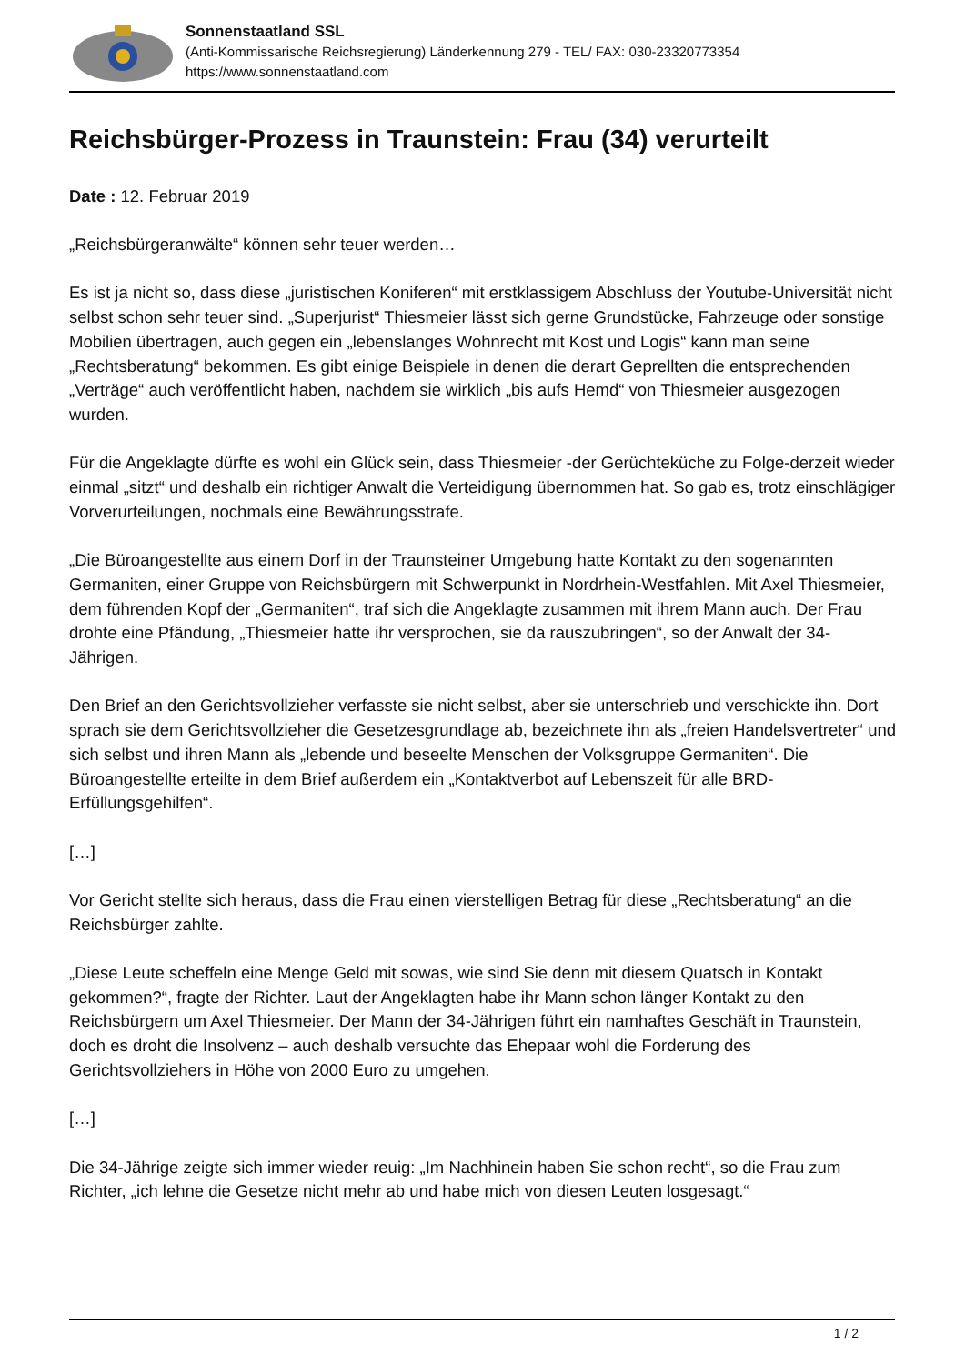Sonnenstaatland SSL
(Anti-Kommissarische Reichsregierung) Länderkennung 279 - TEL/ FAX: 030-23320773354
https://www.sonnenstaatland.com
Reichsbürger-Prozess in Traunstein: Frau (34) verurteilt
Date : 12. Februar 2019
„Reichsbürgeranwälte“ können sehr teuer werden…
Es ist ja nicht so, dass diese „juristischen Koniferen“ mit erstklassigem Abschluss der Youtube-Universität nicht selbst schon sehr teuer sind. „Superjurist“ Thiesmeier lässt sich gerne Grundstücke, Fahrzeuge oder sonstige Mobilien übertragen, auch gegen ein „lebenslanges Wohnrecht mit Kost und Logis“ kann man seine „Rechtsberatung“ bekommen. Es gibt einige Beispiele in denen die derart Geprellten die entsprechenden „Verträge“ auch veröffentlicht haben, nachdem sie wirklich „bis aufs Hemd“ von Thiesmeier ausgezogen wurden.
Für die Angeklagte dürfte es wohl ein Glück sein, dass Thiesmeier -der Gerüchteküche zu Folge-derzeit wieder einmal „sitzt“ und deshalb ein richtiger Anwalt die Verteidigung übernommen hat. So gab es, trotz einschlägiger Vorverurteilungen, nochmals eine Bewährungsstrafe.
„Die Büroangestellte aus einem Dorf in der Traunsteiner Umgebung hatte Kontakt zu den sogenannten Germaniten, einer Gruppe von Reichsbürgern mit Schwerpunkt in Nordrhein-Westfahlen. Mit Axel Thiesmeier, dem führenden Kopf der „Germaniten“, traf sich die Angeklagte zusammen mit ihrem Mann auch. Der Frau drohte eine Pfändung, „Thiesmeier hatte ihr versprochen, sie da rauszubringen“, so der Anwalt der 34-Jährigen.
Den Brief an den Gerichtsvollzieher verfasste sie nicht selbst, aber sie unterschrieb und verschickte ihn. Dort sprach sie dem Gerichtsvollzieher die Gesetzesgrundlage ab, bezeichnete ihn als „freien Handelsvertreter“ und sich selbst und ihren Mann als „lebende und beseelte Menschen der Volksgruppe Germaniten“. Die Büroangestellte erteilte in dem Brief außerdem ein „Kontaktverbot auf Lebenszeit für alle BRD-Erfüllungsgehilfen“.
[…]
Vor Gericht stellte sich heraus, dass die Frau einen vierstelligen Betrag für diese „Rechtsberatung“ an die Reichsbürger zahlte.
„Diese Leute scheffeln eine Menge Geld mit sowas, wie sind Sie denn mit diesem Quatsch in Kontakt gekommen?“, fragte der Richter. Laut der Angeklagten habe ihr Mann schon länger Kontakt zu den Reichsbürgern um Axel Thiesmeier. Der Mann der 34-Jährigen führt ein namhaftes Geschäft in Traunstein, doch es droht die Insolvenz – auch deshalb versuchte das Ehepaar wohl die Forderung des Gerichtsvollziehers in Höhe von 2000 Euro zu umgehen.
[…]
Die 34-Jährige zeigte sich immer wieder reuig: „Im Nachhinein haben Sie schon recht“, so die Frau zum Richter, „ich lehne die Gesetze nicht mehr ab und habe mich von diesen Leuten losgesagt.“
1 / 2